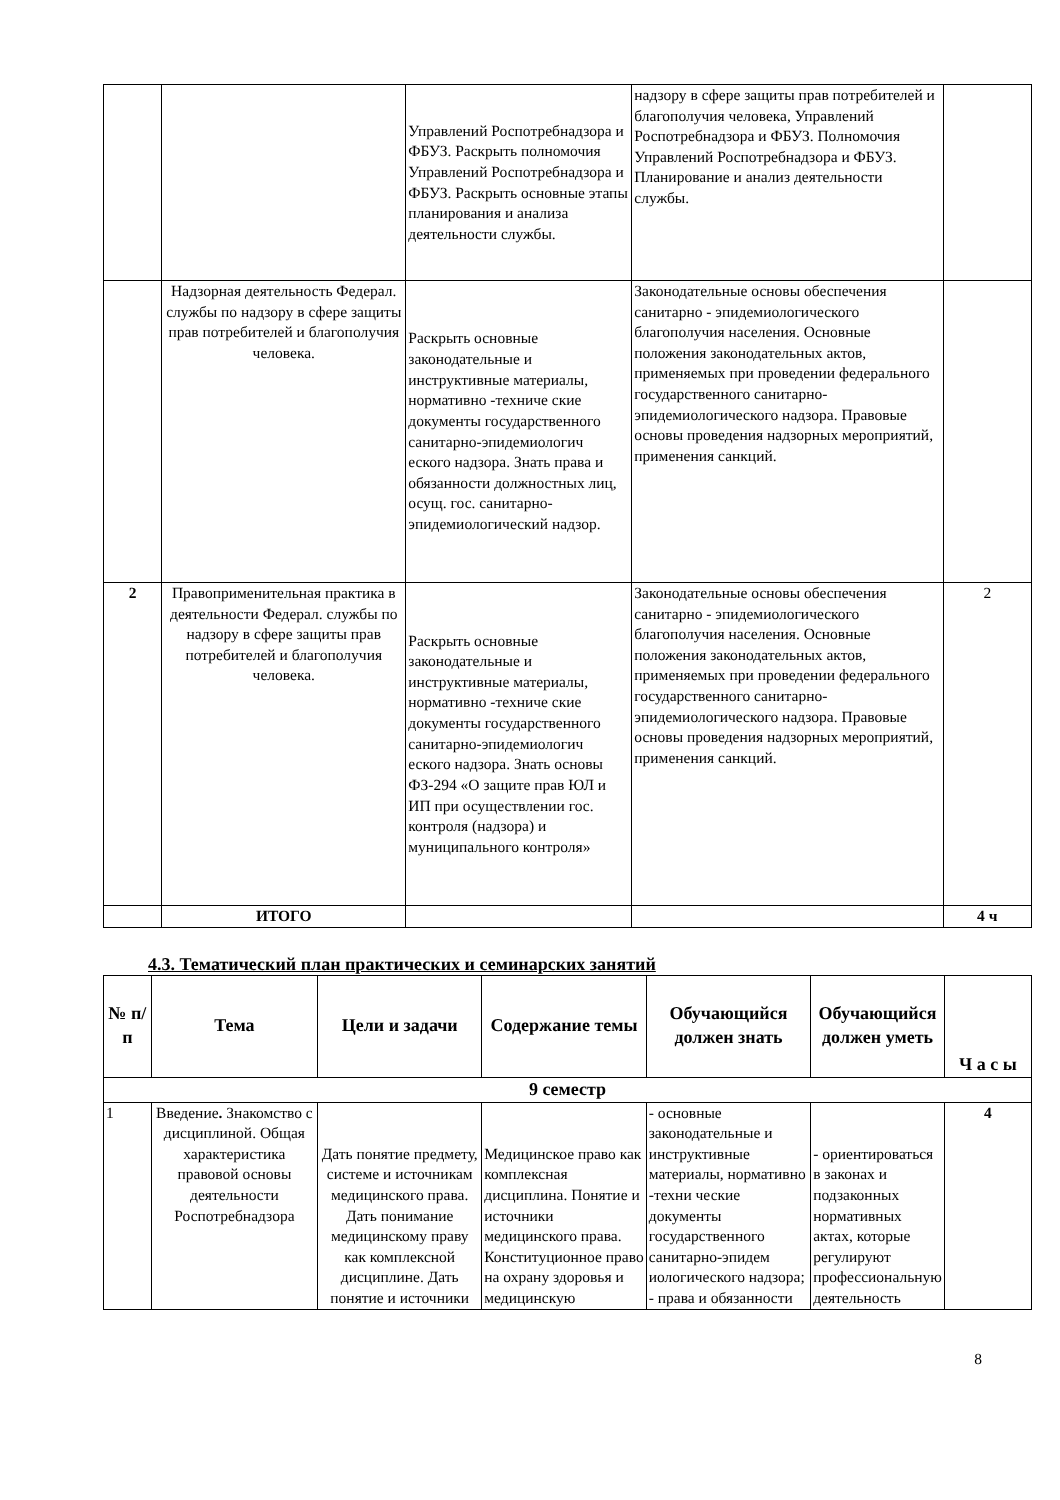| | | Управлений Роспотребнадзора и ФБУЗ. Раскрыть полномочия Управлений Роспотребнадзора и ФБУЗ. Раскрыть основные этапы планирования и анализа деятельности службы. | надзору в сфере защиты прав потребителей и благополучия человека, Управлений Роспотребнадзора и ФБУЗ. Полномочия Управлений Роспотребнадзора и ФБУЗ. Планирование и анализ деятельности службы. | |
| | Надзорная деятельность Федерал. службы по надзору в сфере защиты прав потребителей и благополучия человека. | Раскрыть основные законодательные и инструктивные материалы, нормативно -техниче ские документы государственного санитарно-эпидемиологич еского надзора. Знать права и обязанности должностных лиц, осущ. гос. санитарно-эпидемиологический надзор. | Законодательные основы обеспечения санитарно - эпидемиологического благополучия населения. Основные положения законодательных актов, применяемых при проведении федерального государственного санитарно-эпидемиологического надзора. Правовые основы проведения надзорных мероприятий, применения санкций. | |
| 2 | Правоприменительная практика в деятельности Федерал. службы по надзору в сфере защиты прав потребителей и благополучия человека. | Раскрыть основные законодательные и инструктивные материалы, нормативно -техниче ские документы государственного санитарно-эпидемиологич еского надзора. Знать основы ФЗ-294 «О защите прав ЮЛ и ИП при осуществлении гос. контроля (надзора) и муниципального контроля» | Законодательные основы обеспечения санитарно - эпидемиологического благополучия населения. Основные положения законодательных актов, применяемых при проведении федерального государственного санитарно-эпидемиологического надзора. Правовые основы проведения надзорных мероприятий, применения санкций. | 2 |
| | ИТОГО | | | 4 ч |
4.3. Тематический план практических и семинарских занятий
| № п/п | Тема | Цели и задачи | Содержание темы | Обучающийся должен знать | Обучающийся должен уметь | Ч а с ы |
| --- | --- | --- | --- | --- | --- | --- |
| 9 семестр | | | | | | |
| 1 | Введение . Знакомство с дисциплиной. Общая характеристика правовой основы деятельности Роспотребнадзора | Дать понятие предмету, системе и источникам медицинского права. Дать понимание медицинскому праву как комплексной дисциплине. Дать понятие и источники | Медицинское право как комплексная дисциплина. Понятие и источники медицинского права. Конституционное право на охрану здоровья и медицинскую | - основные законодательные и инструктивные материалы, нормативно -техни ческие документы государственного санитарно-эпидем иологического надзора; - права и обязанности | - ориентироваться в законах и подзаконных нормативных актах, которые регулируют профессиональную деятельность | 4 |
8